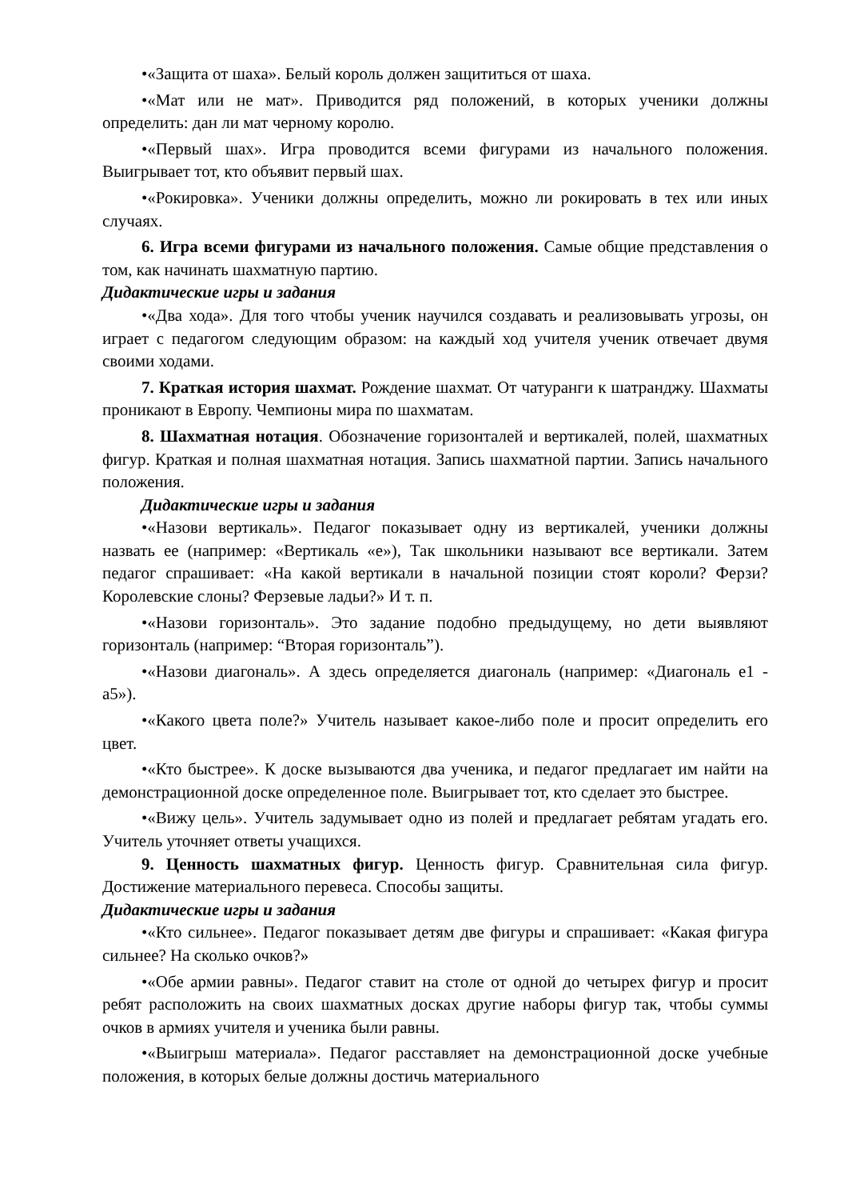•«Защита от шаха». Белый король должен защититься от шаха.
•«Мат или не мат». Приводится ряд положений, в которых ученики должны определить: дан ли мат черному королю.
•«Первый шах». Игра проводится всеми фигурами из начального положения. Выигрывает тот, кто объявит первый шах.
•«Рокировка». Ученики должны определить, можно ли рокировать в тех или иных случаях.
6. Игра всеми фигурами из начального положения. Самые общие представления о том, как начинать шахматную партию.
Дидактические игры и задания
•«Два хода». Для того чтобы ученик научился создавать и реализовывать угрозы, он играет с педагогом следующим образом: на каждый ход учителя ученик отвечает двумя своими ходами.
7. Краткая история шахмат. Рождение шахмат. От чатуранги к шатранджу. Шахматы проникают в Европу. Чемпионы мира по шахматам.
8. Шахматная нотация. Обозначение горизонталей и вертикалей, полей, шахматных фигур. Краткая и полная шахматная нотация. Запись шахматной партии. Запись начального положения.
Дидактические игры и задания
•«Назови вертикаль». Педагог показывает одну из вертикалей, ученики должны назвать ее (например: «Вертикаль «е»), Так школьники называют все вертикали. Затем педагог спрашивает: «На какой вертикали в начальной позиции стоят короли? Ферзи? Королевские слоны? Ферзевые ладьи?» И т. п.
•«Назови горизонталь». Это задание подобно предыдущему, но дети выявляют горизонталь (например: “Вторая горизонталь”).
•«Назови диагональ». А здесь определяется диагональ (например: «Диагональ e1 - a5»).
•«Какого цвета поле?» Учитель называет какое-либо поле и просит определить его цвет.
•«Кто быстрее». К доске вызываются два ученика, и педагог предлагает им найти на демонстрационной доске определенное поле. Выигрывает тот, кто сделает это быстрее.
•«Вижу цель». Учитель задумывает одно из полей и предлагает ребятам угадать его. Учитель уточняет ответы учащихся.
9. Ценность шахматных фигур. Ценность фигур. Сравнительная сила фигур. Достижение материального перевеса. Способы защиты.
Дидактические игры и задания
•«Кто сильнее». Педагог показывает детям две фигуры и спрашивает: «Какая фигура сильнее? На сколько очков?»
•«Обе армии равны». Педагог ставит на столе от одной до четырех фигур и просит ребят расположить на своих шахматных досках другие наборы фигур так, чтобы суммы очков в армиях учителя и ученика были равны.
•«Выигрыш материала». Педагог расставляет на демонстрационной доске учебные положения, в которых белые должны достичь материального